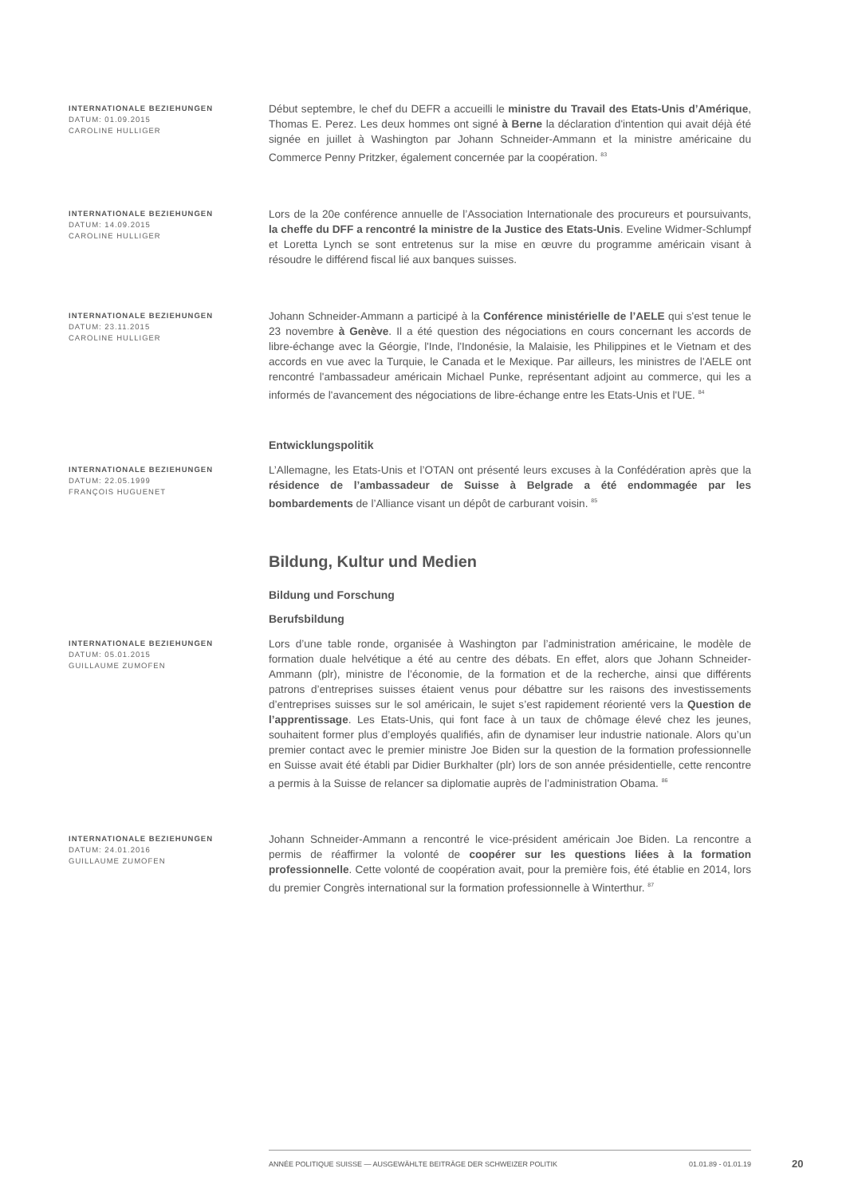INTERNATIONALE BEZIEHUNGEN
DATUM: 01.09.2015
CAROLINE HULLIGER
Début septembre, le chef du DEFR a accueilli le ministre du Travail des Etats-Unis d’Amérique, Thomas E. Perez. Les deux hommes ont signé à Berne la déclaration d'intention qui avait déjà été signée en juillet à Washington par Johann Schneider-Ammann et la ministre américaine du Commerce Penny Pritzker, également concernée par la coopération. <sup>83</sup>
INTERNATIONALE BEZIEHUNGEN
DATUM: 14.09.2015
CAROLINE HULLIGER
Lors de la 20e conférence annuelle de l’Association Internationale des procureurs et poursuivants, la cheffe du DFF a rencontré la ministre de la Justice des Etats-Unis. Eveline Widmer-Schlumpf et Loretta Lynch se sont entretenus sur la mise en œuvre du programme américain visant à résoudre le différend fiscal lié aux banques suisses.
INTERNATIONALE BEZIEHUNGEN
DATUM: 23.11.2015
CAROLINE HULLIGER
Johann Schneider-Ammann a participé à la Conférence ministérielle de l’AELE qui s'est tenue le 23 novembre à Genève. Il a été question des négociations en cours concernant les accords de libre-échange avec la Géorgie, l'Inde, l'Indonésie, la Malaisie, les Philippines et le Vietnam et des accords en vue avec la Turquie, le Canada et le Mexique. Par ailleurs, les ministres de l'AELE ont rencontré l'ambassadeur américain Michael Punke, représentant adjoint au commerce, qui les a informés de l'avancement des négociations de libre-échange entre les Etats-Unis et l'UE. <sup>84</sup>
Entwicklungspolitik
INTERNATIONALE BEZIEHUNGEN
DATUM: 22.05.1999
FRANÇOIS HUGUENET
L’Allemagne, les Etats-Unis et l’OTAN ont présenté leurs excuses à la Confédération après que la résidence de l’ambassadeur de Suisse à Belgrade a été endommagée par les bombardements de l’Alliance visant un dépôt de carburant voisin. <sup>85</sup>
Bildung, Kultur und Medien
Bildung und Forschung
Berufsbildung
INTERNATIONALE BEZIEHUNGEN
DATUM: 05.01.2015
GUILLAUME ZUMOFEN
Lors d’une table ronde, organisée à Washington par l’administration américaine, le modèle de formation duale helvétique a été au centre des débats. En effet, alors que Johann Schneider-Ammann (plr), ministre de l’économie, de la formation et de la recherche, ainsi que différents patrons d’entreprises suisses étaient venus pour débattre sur les raisons des investissements d’entreprises suisses sur le sol américain, le sujet s’est rapidement réorienté vers la Question de l’apprentissage. Les Etats-Unis, qui font face à un taux de chômage élevé chez les jeunes, souhaitent former plus d’employés qualifiés, afin de dynamiser leur industrie nationale. Alors qu’un premier contact avec le premier ministre Joe Biden sur la question de la formation professionnelle en Suisse avait été établi par Didier Burkhalter (plr) lors de son année présidentielle, cette rencontre a permis à la Suisse de relancer sa diplomatie auprès de l’administration Obama. <sup>86</sup>
INTERNATIONALE BEZIEHUNGEN
DATUM: 24.01.2016
GUILLAUME ZUMOFEN
Johann Schneider-Ammann a rencontré le vice-président américain Joe Biden. La rencontre a permis de réaffirmer la volonté de coopérer sur les questions liées à la formation professionnelle. Cette volonté de coopération avait, pour la première fois, été établie en 2014, lors du premier Congrès international sur la formation professionnelle à Winterthur. <sup>87</sup>
ANNÉE POLITIQUE SUISSE — AUSGEWÄHLTE BEITRÄGE DER SCHWEIZER POLITIK 01.01.89 - 01.01.19
20